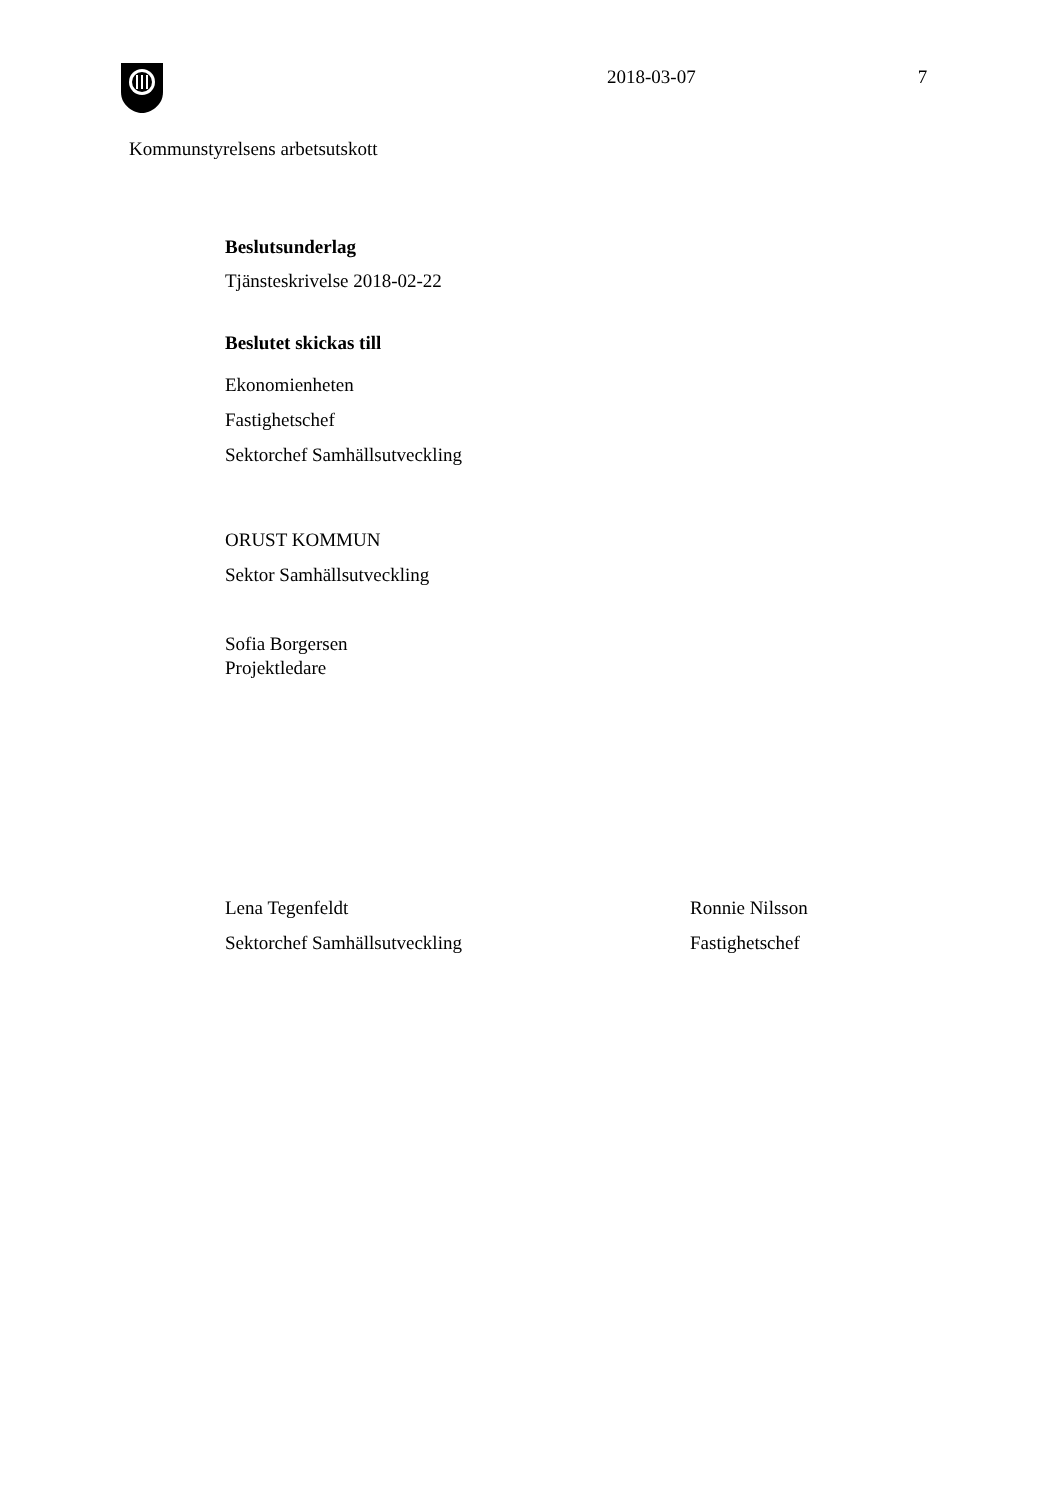2018-03-07 7
Kommunstyrelsens arbetsutskott
Beslutsunderlag
Tjänsteskrivelse 2018-02-22
Beslutet skickas till
Ekonomienheten
Fastighetschef
Sektorchef Samhällsutveckling
ORUST KOMMUN
Sektor Samhällsutveckling
Sofia Borgersen
Projektledare
Lena Tegenfeldt
Sektorchef Samhällsutveckling
Ronnie Nilsson
Fastighetschef